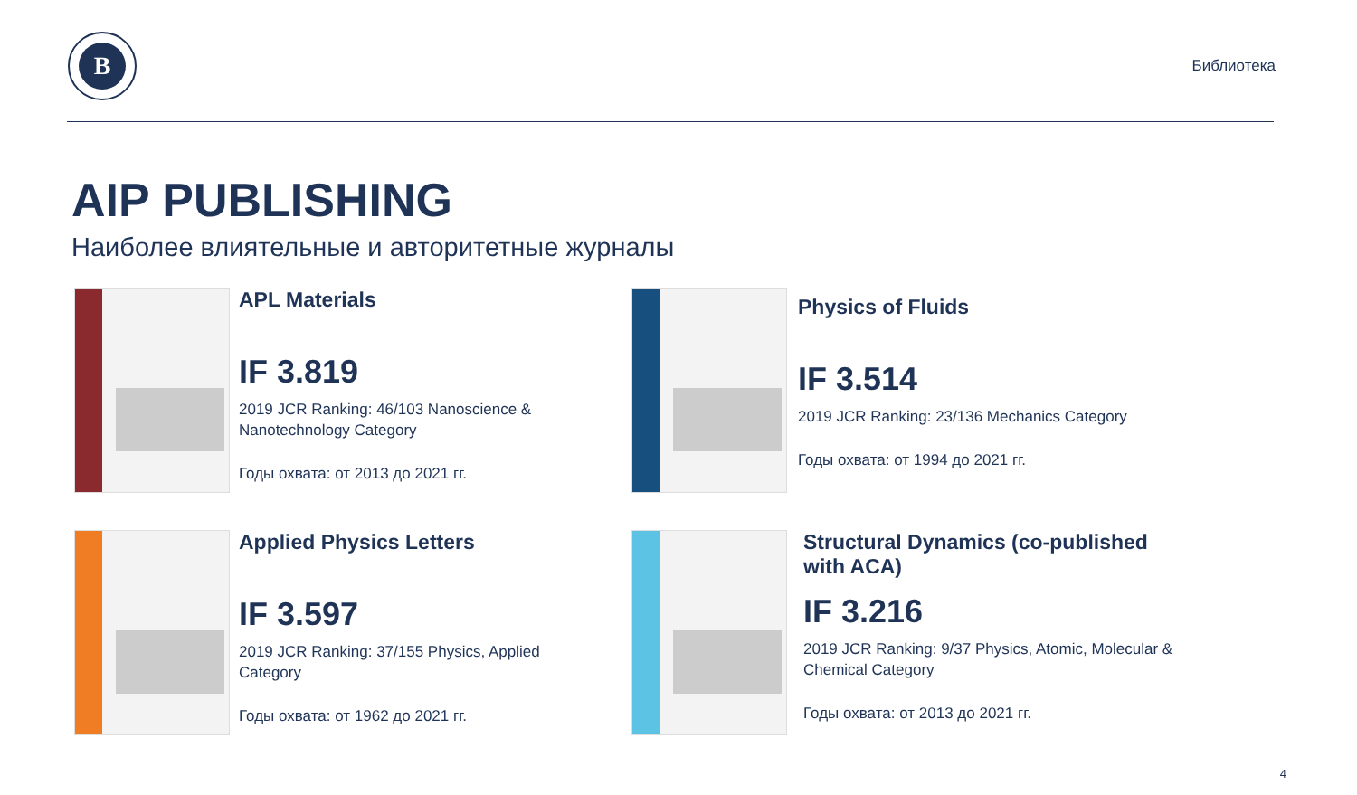В
Библиотека
AIP PUBLISHING
Наиболее влиятельные и авторитетные журналы
APL Materials
IF 3.819
2019 JCR Ranking: 46/103 Nanoscience & Nanotechnology Category
Годы охвата: от 2013 до 2021 гг.
Physics of Fluids
IF 3.514
2019 JCR Ranking: 23/136 Mechanics Category
Годы охвата: от 1994 до 2021 гг.
Applied Physics Letters
IF 3.597
2019 JCR Ranking: 37/155 Physics, Applied Category
Годы охвата: от 1962 до 2021 гг.
Structural Dynamics (co-published with ACA)
IF 3.216
2019 JCR Ranking: 9/37 Physics, Atomic, Molecular & Chemical Category
Годы охвата: от 2013 до 2021 гг.
4